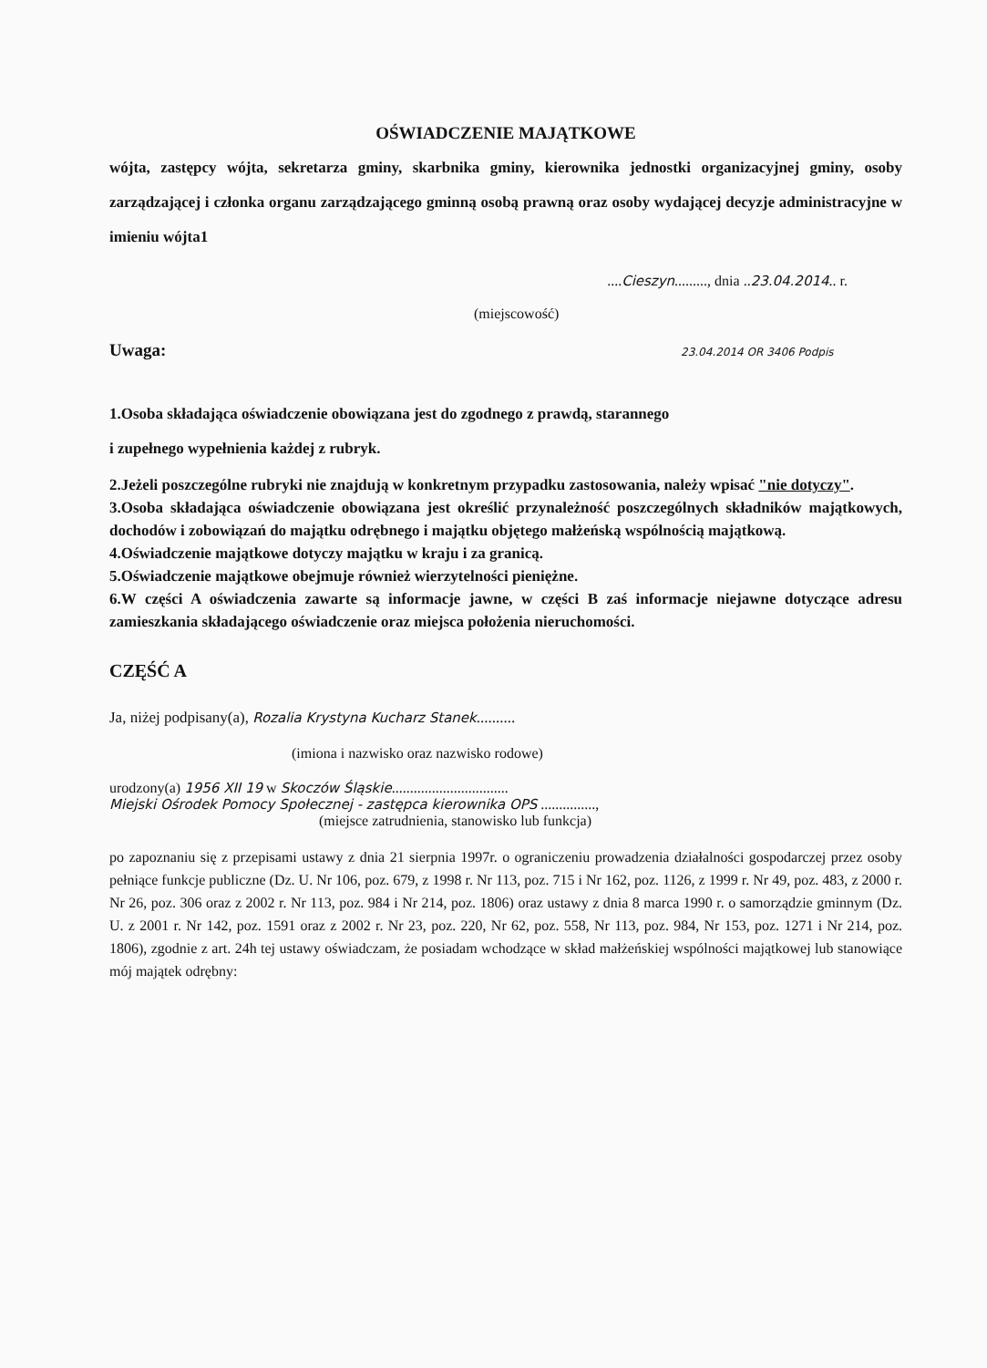OŚWIADCZENIE MAJĄTKOWE
wójta, zastępcy wójta, sekretarza gminy, skarbnika gminy, kierownika jednostki organizacyjnej gminy, osoby zarządzającej i członka organu zarządzającego gminną osobą prawną oraz osoby wydającej decyzje administracyjne w imieniu wójta1
....Cieszyn........., dnia ..23.04.2014.. r.
(miejscowość)
Uwaga: 23.04.2014 OR 3406 Podpis
1.Osoba składająca oświadczenie obowiązana jest do zgodnego z prawdą, starannego
i zupełnego wypełnienia każdej z rubryk.
2.Jeżeli poszczególne rubryki nie znajdują w konkretnym przypadku zastosowania, należy wpisać "nie dotyczy".
3.Osoba składająca oświadczenie obowiązana jest określić przynależność poszczególnych składników majątkowych, dochodów i zobowiązań do majątku odrębnego i majątku objętego małżeńską wspólnością majątkową.
4.Oświadczenie majątkowe dotyczy majątku w kraju i za granicą.
5.Oświadczenie majątkowe obejmuje również wierzytelności pieniężne.
6.W części A oświadczenia zawarte są informacje jawne, w części B zaś informacje niejawne dotyczące adresu zamieszkania składającego oświadczenie oraz miejsca położenia nieruchomości.
CZĘŚĆ A
Ja, niżej podpisany(a), Rozalia Krystyna Kucharz Stanek..........
(imiona i nazwisko oraz nazwisko rodowe)
urodzony(a) 1956 XII 19 w Skoczów Śląskie................................
Miejski Ośrodek Pomocy Społecznej - zastępca kierownika OPS ...............,
(miejsce zatrudnienia, stanowisko lub funkcja)
po zapoznaniu się z przepisami ustawy z dnia 21 sierpnia 1997r. o ograniczeniu prowadzenia działalności gospodarczej przez osoby pełniące funkcje publiczne (Dz. U. Nr 106, poz. 679, z 1998 r. Nr 113, poz. 715 i Nr 162, poz. 1126, z 1999 r. Nr 49, poz. 483, z 2000 r. Nr 26, poz. 306 oraz z 2002 r. Nr 113, poz. 984 i Nr 214, poz. 1806) oraz ustawy z dnia 8 marca 1990 r. o samorządzie gminnym (Dz. U. z 2001 r. Nr 142, poz. 1591 oraz z 2002 r. Nr 23, poz. 220, Nr 62, poz. 558, Nr 113, poz. 984, Nr 153, poz. 1271 i Nr 214, poz. 1806), zgodnie z art. 24h tej ustawy oświadczam, że posiadam wchodzące w skład małżeńskiej wspólności majątkowej lub stanowiące mój majątek odrębny: